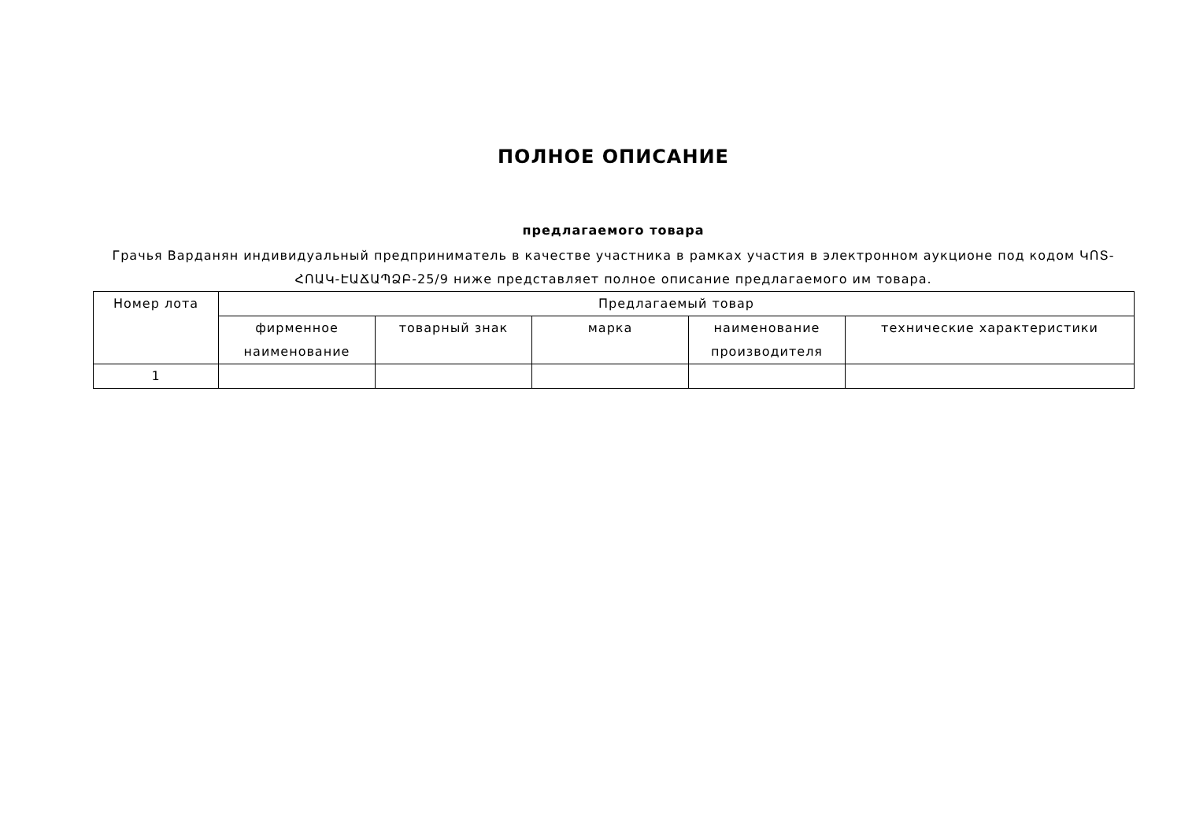ПОЛНОЕ ОПИСАНИЕ
предлагаемого товара
Грачья Варданян индивидуальный предприниматель в качестве участника в рамках участия в электронном аукционе под кодом ԿՈՏ-ՀՈԱԿ-ԷԱՃԱՊՁԲ-25/9 ниже представляет полное описание предлагаемого им товара.
| Номер лота | Предлагаемый товар | | | | |
| --- | --- | --- | --- | --- | --- |
| | фирменное наименование | товарный знак | марка | наименование производителя | технические характеристики |
| 1 | | | | | |